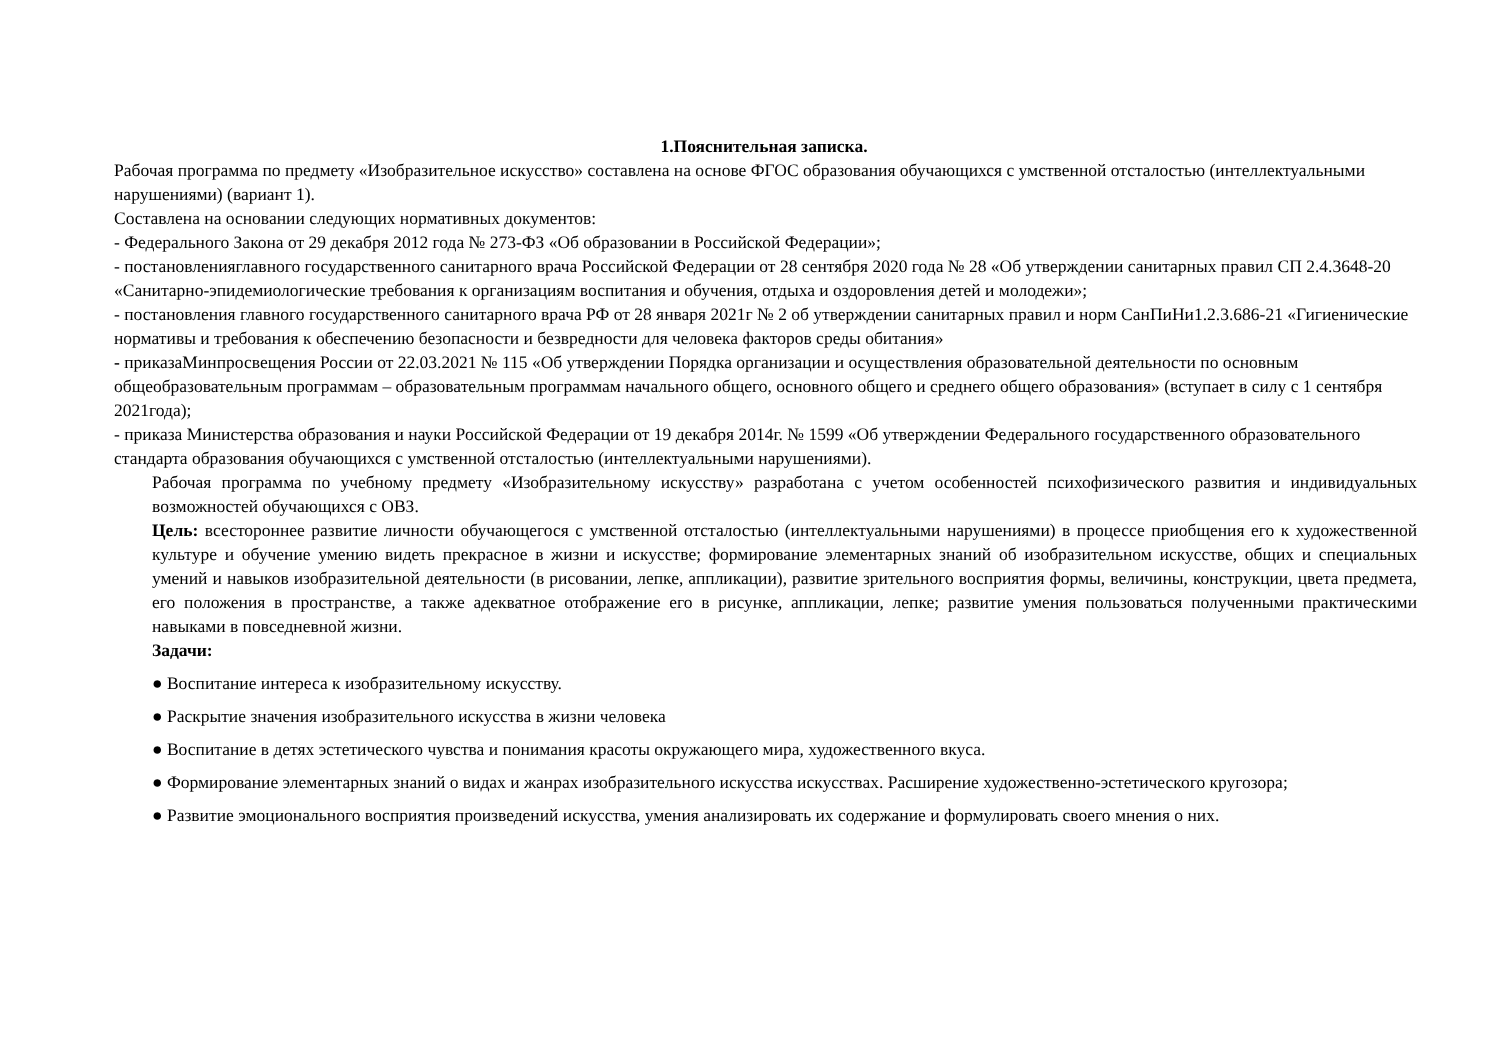1.Пояснительная записка.
Рабочая программа по предмету «Изобразительное искусство» составлена на основе ФГОС образования обучающихся с умственной отсталостью (интеллектуальными нарушениями) (вариант 1).
Составлена на основании следующих нормативных документов:
- Федерального Закона от 29 декабря 2012 года № 273-ФЗ «Об образовании в Российской Федерации»;
- постановленияглавного государственного санитарного врача Российской Федерации от 28 сентября 2020 года № 28 «Об утверждении санитарных правил СП 2.4.3648-20 «Санитарно-эпидемиологические требования к организациям воспитания и обучения, отдыха и оздоровления детей и молодежи»;
- постановления главного государственного санитарного врача РФ от 28 января 2021г № 2 об утверждении санитарных правил и норм СанПиНи1.2.3.686-21 «Гигиенические нормативы и требования к обеспечению безопасности и безвредности для человека факторов среды обитания»
- приказаМинпросвещения России от 22.03.2021 № 115 «Об утверждении Порядка организации и осуществления образовательной деятельности по основным общеобразовательным программам – образовательным программам начального общего, основного общего и среднего общего образования» (вступает в силу с 1 сентября 2021года);
- приказа Министерства образования и науки Российской Федерации от 19 декабря 2014г. № 1599 «Об утверждении Федерального государственного образовательного стандарта образования обучающихся с умственной отсталостью (интеллектуальными нарушениями).
Рабочая программа по учебному предмету «Изобразительному искусству» разработана с учетом особенностей психофизического развития и индивидуальных возможностей обучающихся с ОВЗ.
Цель: всестороннее развитие личности обучающегося с умственной отсталостью (интеллектуальными нарушениями) в процессе приобщения его к художественной культуре и обучение умению видеть прекрасное в жизни и искусстве; формирование элементарных знаний об изобразительном искусстве, общих и специальных умений и навыков изобразительной деятельности (в рисовании, лепке, аппликации), развитие зрительного восприятия формы, величины, конструкции, цвета предмета, его положения в пространстве, а также адекватное отображение его в рисунке, аппликации, лепке; развитие умения пользоваться полученными практическими навыками в повседневной жизни.
Задачи:
● Воспитание интереса к изобразительному искусству.
● Раскрытие значения изобразительного искусства в жизни человека
● Воспитание в детях эстетического чувства и понимания красоты окружающего мира, художественного вкуса.
● Формирование элементарных знаний о видах и жанрах изобразительного искусства искусствах. Расширение художественно-эстетического кругозора;
● Развитие эмоционального восприятия произведений искусства, умения анализировать их содержание и формулировать своего мнения о них.